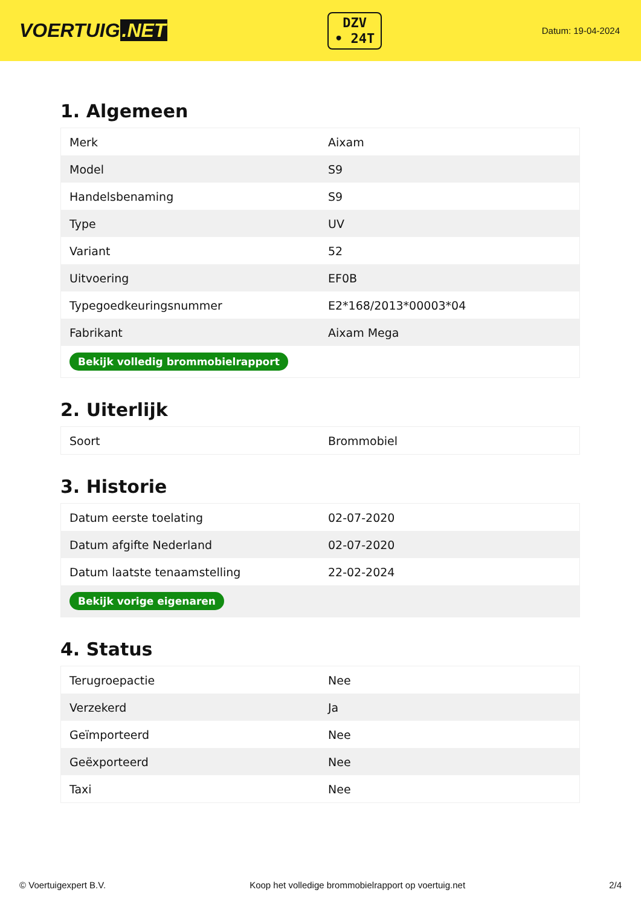VOERTUIG.NET
DZV
• 24T
Datum: 19-04-2024
1. Algemeen
| Merk | Aixam |
| Model | S9 |
| Handelsbenaming | S9 |
| Type | UV |
| Variant | 52 |
| Uitvoering | EF0B |
| Typegoedkeuringsnummer | E2*168/2013*00003*04 |
| Fabrikant | Aixam Mega |
| Bekijk volledig brommobielrapport | |
2. Uiterlijk
| Soort | Brommobiel |
3. Historie
| Datum eerste toelating | 02-07-2020 |
| Datum afgifte Nederland | 02-07-2020 |
| Datum laatste tenaamstelling | 22-02-2024 |
| Bekijk vorige eigenaren | |
4. Status
| Terugroepactie | Nee |
| Verzekerd | Ja |
| Geïmporteerd | Nee |
| Geëxporteerd | Nee |
| Taxi | Nee |
© Voertuigexpert B.V. Koop het volledige brommobielrapport op voertuig.net 2/4